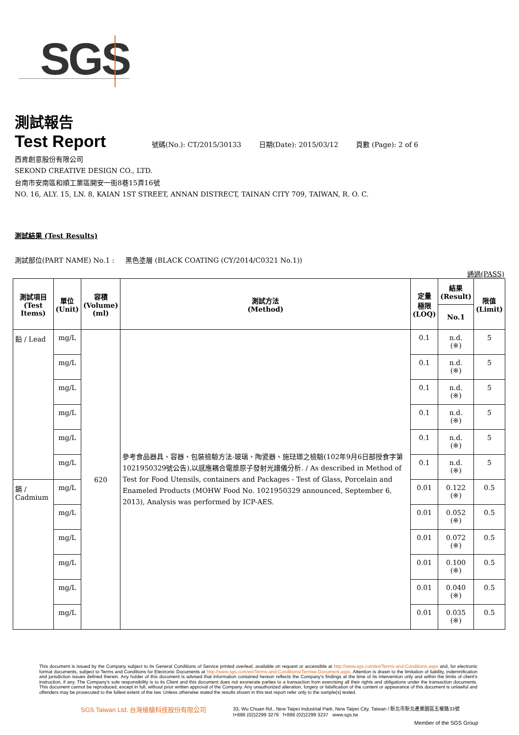SGS
測試報告
Test Report 號碼(No.): CT/2015/30133 日期(Date): 2015/03/12 頁數 (Page): 2 of 6
西肯創意股份有限公司
SEKOND CREATIVE DESIGN CO., LTD.
台南市安南區和順工業區開安一街8巷15弄16號
NO. 16, ALY. 15, LN. 8, KAIAN 1ST STREET, ANNAN DISTRECT, TAINAN CITY 709, TAIWAN, R. O. C.
測試結果 (Test Results)
測試部位(PART NAME) No.1 : 黑色塗層 (BLACK COATING (CY/2014/C0321 No.1))
通過(PASS)
| 測試項目 (Test Items) | 單位 (Unit) | 容積 (Volume) (ml) | 測試方法 (Method) | 定量 極限 (LOQ) | 結果 (Result) | 限值 (Limit) |
| --- | --- | --- | --- | --- | --- | --- |
| | | | | | No.1 | |
| 鉛 / Lead | mg/L | 620 | 參考食品器具、容器、包裝檢驗方法-玻璃、陶瓷器、施琺瑯之檢驗(102年9月6日部授食字第1021950329號公告),以感應耦合電漿原子發射光譜儀分析. / As described in Method of Test for Food Utensils, containers and Packages - Test of Glass, Porcelain and Enameled Products (MOHW Food No. 1021950329 announced, September 6, 2013), Analysis was performed by ICP-AES. | 0.1 | n.d. (※) | 5 |
| | mg/L | | | 0.1 | n.d. (※) | 5 |
| | mg/L | | | 0.1 | n.d. (※) | 5 |
| | mg/L | | | 0.1 | n.d. (※) | 5 |
| | mg/L | | | 0.1 | n.d. (※) | 5 |
| | mg/L | | | 0.1 | n.d. (※) | 5 |
| 鎘 / Cadmium | mg/L | | | 0.01 | 0.122 (※) | 0.5 |
| | mg/L | | | 0.01 | 0.052 (※) | 0.5 |
| | mg/L | | | 0.01 | 0.072 (※) | 0.5 |
| | mg/L | | | 0.01 | 0.100 (※) | 0.5 |
| | mg/L | | | 0.01 | 0.040 (※) | 0.5 |
| | mg/L | | | 0.01 | 0.035 (※) | 0.5 |
This document is issued by the Company subject to its General Conditions of Service printed overleaf, available on request or accessible at http://www.sgs.com/en/Terms-and-Conditions.aspx and, for electronic format documents, subject to Terms and Conditions for Electronic Documents at http://www.sgs.com/en/Terms-and-Conditions/Termse-Document.aspx. Attention is drawn to the limitation of liability, indemnification and jurisdiction issues defined therein. Any holder of this document is advised that information contained hereon reflects the Company's findings at the time of its intervention only and within the limits of client's instruction, if any. The Company's sole responsibility is to its Client and this document does not exonerate parties to a transaction from exercising all their rights and obligations under the transaction documents. This document cannot be reproduced, except in full, without prior written approval of the Company. Any unauthorized alteration, forgery or falsification of the content or appearance of this document is unlawful and offenders may be prosecuted to the fullest extent of the law. Unless otherwise stated the results shown in this test report refer only to the sample(s) tested.
SGS Taiwan Ltd. 台灣檢驗科技股份有限公司
33, Wu Chuan Rd., New Taipei Industrial Park, New Taipei City, Taiwan / 新北市新北產業園區五權路33號
t+886 (02)2299 3279 f+886 (02)2299 3237 www.sgs.tw
Member of the SGS Group